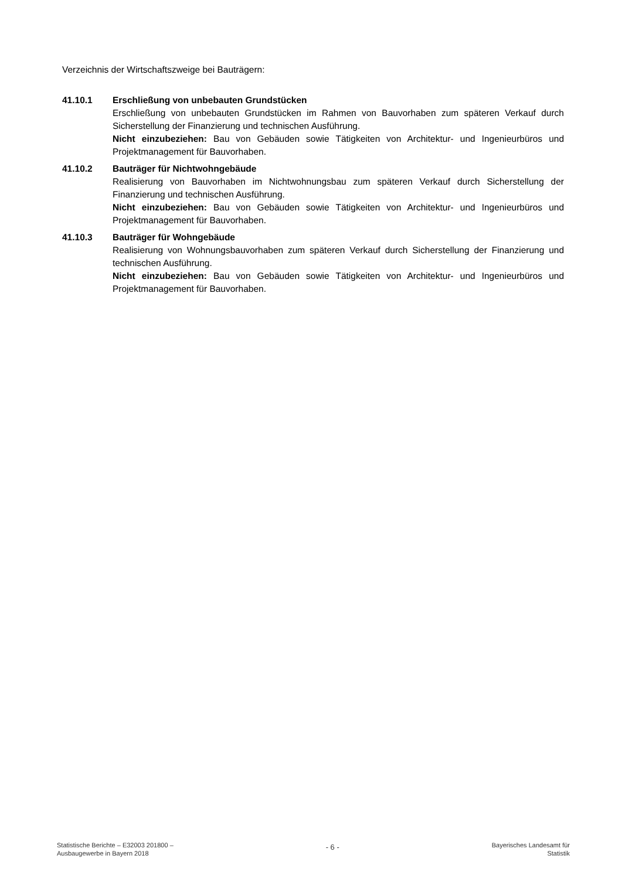Verzeichnis der Wirtschaftszweige bei Bauträgern:
41.10.1 Erschließung von unbebauten Grundstücken
Erschließung von unbebauten Grundstücken im Rahmen von Bauvorhaben zum späteren Verkauf durch Sicherstellung der Finanzierung und technischen Ausführung.
Nicht einzubeziehen: Bau von Gebäuden sowie Tätigkeiten von Architektur- und Ingenieur­büros und Projektmanagement für Bauvorhaben.
41.10.2 Bauträger für Nichtwohngebäude
Realisierung von Bauvorhaben im Nichtwohnungsbau zum späteren Verkauf durch Sicherstellung der Finanzierung und technischen Ausführung.
Nicht einzubeziehen: Bau von Gebäuden sowie Tätigkeiten von Architektur- und Ingenieur­büros und Projektmanagement für Bauvorhaben.
41.10.3 Bauträger für Wohngebäude
Realisierung von Wohnungsbauvorhaben zum späteren Verkauf durch Sicherstellung der Finanzierung und technischen Ausführung.
Nicht einzubeziehen: Bau von Gebäuden sowie Tätigkeiten von Architektur- und Ingenieur­büros und Projektmanagement für Bauvorhaben.
Statistische Berichte – E32003 201800 –
Ausbaugewerbe in Bayern 2018
- 6 -
Bayerisches Landesamt für
Statistik